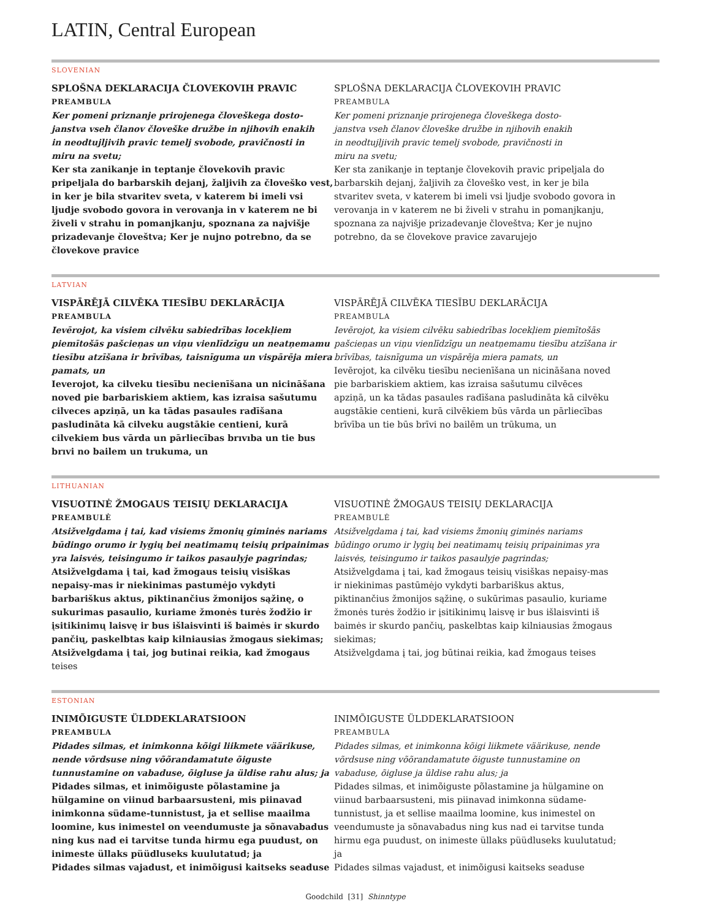LATIN, Central European
SLOVENIAN
SPLOŠNA DEKLARACIJA ČLOVEKOVIH PRAVIC
PREAMBULA
Ker pomeni priznanje prirojenega človeškega dosto-
janstva vseh članov človeške družbe in njihovih enakih
in neodtujljivih pravic temelj svobode, pravičnosti in
miru na svetu;
Ker sta zanikanje in teptanje človekovih pravic pripeljala do barbarskih dejanj, žaljivih za človeško vest, in ker je bila stvaritev sveta, v katerem bi imeli vsi ljudje svobodo govora in verovanja in v katerem ne bi živeli v strahu in pomanjkanju, spoznana za najvišje prizadevanje človeštva; Ker je nujno potrebno, da se človekove pravice
SPLOŠNA DEKLARACIJA ČLOVEKOVIH PRAVIC
PREAMBULA
Ker pomeni priznanje prirojenega človeškega dosto-
janstva vseh članov človeške družbe in njihovih enakih
in neodtujljivih pravic temelj svobode, pravičnosti in
miru na svetu;
Ker sta zanikanje in teptanje človekovih pravic pripeljala do barbarskih dejanj, žaljivih za človeško vest, in ker je bila stvaritev sveta, v katerem bi imeli vsi ljudje svobodo govora in verovanja in v katerem ne bi živeli v strahu in pomanjkanju, spoznana za najvišje prizadevanje človeštva; Ker je nujno potrebno, da se človekove pravice zavarujejo
LATVIAN
VISPĀRĒJĀ CILVĒKA TIESĪBU DEKLARĀCIJA
PREAMBULA
Ievērojot, ka visiem cilvēku sabiedrības locekļiem piemītošās pašcieņas un viņu vienlīdzīgu un neatņemamu tiesību atzīšana ir brīvības, taisnīguma un vispārēja miera pamats, un
Ieverojot, ka cilveku tiesību necienīšana un nicināšana noved pie barbariskiem aktiem, kas izraisa sašutumu cilveces apziņā, un ka tādas pasaules radīšana pasludināta kā cilveku augstākie centieni, kurā cilvekiem bus vārda un pārliecības brıvıba un tie bus brıvi no bailem un trukuma, un
VISPĀRĒJĀ CILVĒKA TIESĪBU DEKLARĀCIJA
PREAMBULA
Ievērojot, ka visiem cilvēku sabiedrības locekļiem piemītošās pašcieņas un viņu vienlīdzīgu un neatņemamu tiesību atzīšana ir brīvības, taisnīguma un vispārēja miera pamats, un
Ievērojot, ka cilvēku tiesību necienīšana un nicināšana noved pie barbariskiem aktiem, kas izraisa sašutumu cilvēces apziņā, un ka tādas pasaules radīšana pasludināta kā cilvēku augstākie centieni, kurā cilvēkiem būs vārda un pārliecības brīvība un tie būs brīvi no bailēm un trūkuma, un
LITHUANIAN
VISUOTINĖ ŽMOGAUS TEISIŲ DEKLARACIJA
PREAMBULĖ
Atsižvelgdama į tai, kad visiems žmonių giminės nariams būdingo orumo ir lygių bei neatimamų teisių pripainimas yra laisvės, teisingumo ir taikos pasaulyje pagrindas;
Atsižvelgdama į tai, kad žmogaus teisių visiškas nepaisy-mas ir niekinimas pastumėjo vykdyti barbariškus aktus, piktinančius žmonijos sąžinę, o sukurimas pasaulio, kuriame žmonės turės žodžio ir įsitikinimų laisvę ir bus išlaisvinti iš baimės ir skurdo pančių, paskelbtas kaip kilniausias žmogaus siekimas;
Atsižvelgdama į tai, jog butinai reikia, kad žmogaus teises
VISUOTINĖ ŽMOGAUS TEISIŲ DEKLARACIJA
PREAMBULĖ
Atsižvelgdama į tai, kad visiems žmonių giminės nariams būdingo orumo ir lygių bei neatimamų teisių pripainimas yra laisvės, teisingumo ir taikos pasaulyje pagrindas;
Atsižvelgdama į tai, kad žmogaus teisių visiškas nepaisy-mas ir niekinimas pastūmėjo vykdyti barbariškus aktus, piktinančius žmonijos sąžinę, o sukūrimas pasaulio, kuriame žmonės turės žodžio ir įsitikinimų laisvę ir bus išlaisvinti iš baimės ir skurdo pančių, paskelbtas kaip kilniausias žmogaus siekimas;
Atsižvelgdama į tai, jog būtinai reikia, kad žmogaus teises
ESTONIAN
INIMÕIGUSTE ÜLDDEKLARATSIOON
PREAMBULA
Pidades silmas, et inimkonna kõigi liikmete väärikuse, nende võrdsuse ning võõrandamatute õiguste tunnustamine on vabaduse, õigluse ja üldise rahu alus; ja
Pidades silmas, et inimõiguste põlastamine ja hülgamine on viinud barbaarsusteni, mis piinavad inimkonna südame-tunnistust, ja et sellise maailma loomine, kus inimestel on veendumuste ja sõnavabadus ning kus nad ei tarvitse tunda hirmu ega puudust, on inimeste üllaks püüdluseks kuulutatud; ja
Pidades silmas vajadust, et inimõigusi kaitseks seaduse
INIMÕIGUSTE ÜLDDEKLARATSIOON
PREAMBULA
Pidades silmas, et inimkonna kõigi liikmete väärikuse, nende võrdsuse ning võõrandamatute õiguste tunnustamine on vabaduse, õigluse ja üldise rahu alus; ja
Pidades silmas, et inimõiguste põlastamine ja hülgamine on viinud barbaarsusteni, mis piinavad inimkonna südame-tunnistust, ja et sellise maailma loomine, kus inimestel on veendumuste ja sõnavabadus ning kus nad ei tarvitse tunda hirmu ega puudust, on inimeste üllaks püüdluseks kuulutatud; ja
Pidades silmas vajadust, et inimõigusi kaitseks seaduse
Goodchild [31] Shinntype